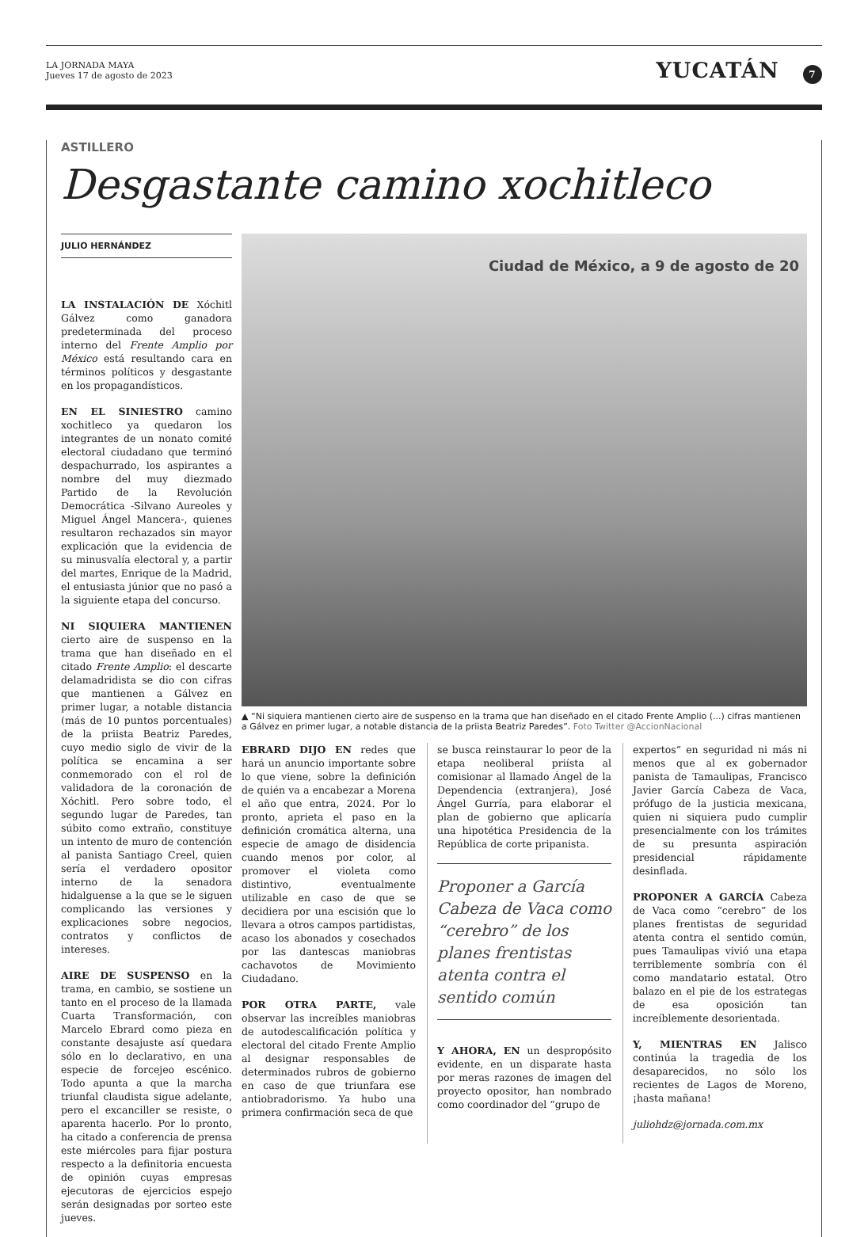LA JORNADA MAYA
Jueves 17 de agosto de 2023
YUCATÁN 7
ASTILLERO
Desgastante camino xochitleco
JULIO HERNÁNDEZ
LA INSTALACIÓN DE Xóchitl Gálvez como ganadora predeterminada del proceso interno del Frente Amplio por México está resultando cara en términos políticos y desgastante en los propagandísticos.
EN EL SINIESTRO camino xochitleco ya quedaron los integrantes de un nonato comité electoral ciudadano que terminó despachurrado, los aspirantes a nombre del muy diezmado Partido de la Revolución Democrática -Silvano Aureoles y Miguel Ángel Mancera-, quienes resultaron rechazados sin mayor explicación que la evidencia de su minusvalía electoral y, a partir del martes, Enrique de la Madrid, el entusiasta júnior que no pasó a la siguiente etapa del concurso.
NI SIQUIERA MANTIENEN cierto aire de suspenso en la trama que han diseñado en el citado Frente Amplio: el descarte delamadridista se dio con cifras que mantienen a Gálvez en primer lugar, a notable distancia (más de 10 puntos porcentuales) de la priista Beatriz Paredes, cuyo medio siglo de vivir de la política se encamina a ser conmemorado con el rol de validadora de la coronación de Xóchitl. Pero sobre todo, el segundo lugar de Paredes, tan súbito como extraño, constituye un intento de muro de contención al panista Santiago Creel, quien sería el verdadero opositor interno de la senadora hidalguense a la que se le siguen complicando las versiones y explicaciones sobre negocios, contratos y conflictos de intereses.
AIRE DE SUSPENSO en la trama, en cambio, se sostiene un tanto en el proceso de la llamada Cuarta Transformación, con Marcelo Ebrard como pieza en constante desajuste así quedara sólo en lo declarativo, en una especie de forcejeo escénico. Todo apunta a que la marcha triunfal claudista sigue adelante, pero el excanciller se resiste, o aparenta hacerlo. Por lo pronto, ha citado a conferencia de prensa este miércoles para fijar postura respecto a la definitoria encuesta de opinión cuyas empresas ejecutoras de ejercicios espejo serán designadas por sorteo este jueves.
Ciudad de México, a 9 de agosto de 20
▲ “Ni siquiera mantienen cierto aire de suspenso en la trama que han diseñado en el citado Frente Amplio (...) cifras mantienen a Gálvez en primer lugar, a notable distancia de la priista Beatriz Paredes”. Foto Twitter @AccionNacional
EBRARD DIJO EN redes que hará un anuncio importante sobre lo que viene, sobre la definición de quién va a encabezar a Morena el año que entra, 2024. Por lo pronto, aprieta el paso en la definición cromática alterna, una especie de amago de disidencia cuando menos por color, al promover el violeta como distintivo, eventualmente utilizable en caso de que se decidiera por una escisión que lo llevara a otros campos partidistas, acaso los abonados y cosechados por las dantescas maniobras cachavotos de Movimiento Ciudadano.
POR OTRA PARTE, vale observar las increíbles maniobras de autodescalificación política y electoral del citado Frente Amplio al designar responsables de determinados rubros de gobierno en caso de que triunfara ese antiobradorismo. Ya hubo una primera confirmación seca de que
se busca reinstaurar lo peor de la etapa neoliberal priísta al comisionar al llamado Ángel de la Dependencia (extranjera), José Ángel Gurría, para elaborar el plan de gobierno que aplicaría una hipotética Presidencia de la República de corte pripanista.
Proponer a García Cabeza de Vaca como “cerebro” de los planes frentistas atenta contra el sentido común
Y AHORA, EN un despropósito evidente, en un disparate hasta por meras razones de imagen del proyecto opositor, han nombrado como coordinador del “grupo de
expertos” en seguridad ni más ni menos que al ex gobernador panista de Tamaulipas, Francisco Javier García Cabeza de Vaca, prófugo de la justicia mexicana, quien ni siquiera pudo cumplir presencialmente con los trámites de su presunta aspiración presidencial rápidamente desinflada.
PROPONER A GARCÍA Cabeza de Vaca como “cerebro” de los planes frentistas de seguridad atenta contra el sentido común, pues Tamaulipas vivió una etapa terriblemente sombría con él como mandatario estatal. Otro balazo en el pie de los estrategas de esa oposición tan increíblemente desorientada.
Y, MIENTRAS EN Jalisco continúa la tragedia de los desaparecidos, no sólo los recientes de Lagos de Moreno, ¡hasta mañana!
juliohdz@jornada.com.mx